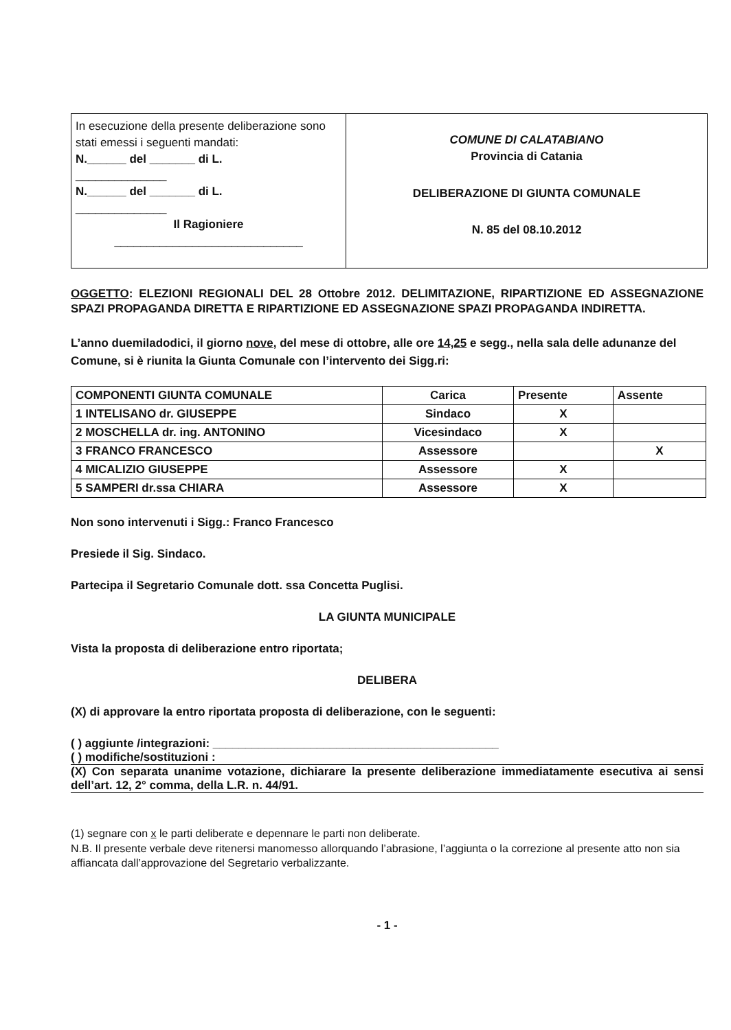In esecuzione della presente deliberazione sono stati emessi i seguenti mandati:
N.______ del _______ di L.
______________
N.______ del _______ di L.
______________
Il Ragioniere
_____________________________
COMUNE DI CALATABIANO
Provincia di Catania
DELIBERAZIONE DI GIUNTA COMUNALE
N. 85 del 08.10.2012
OGGETTO: ELEZIONI REGIONALI DEL 28 Ottobre 2012. DELIMITAZIONE, RIPARTIZIONE ED ASSEGNAZIONE SPAZI PROPAGANDA DIRETTA E RIPARTIZIONE ED ASSEGNAZIONE SPAZI PROPAGANDA INDIRETTA.
L’anno duemiladodici, il giorno nove, del mese di ottobre, alle ore 14,25 e segg., nella sala delle adunanze del Comune, si è riunita la Giunta Comunale con l’intervento dei Sigg.ri:
| COMPONENTI GIUNTA COMUNALE | Carica | Presente | Assente |
| --- | --- | --- | --- |
| 1 INTELISANO dr. GIUSEPPE | Sindaco | X | |
| 2 MOSCHELLA dr. ing. ANTONINO | Vicesindaco | X | |
| 3 FRANCO FRANCESCO | Assessore | | X |
| 4 MICALIZIO GIUSEPPE | Assessore | X | |
| 5 SAMPERI dr.ssa CHIARA | Assessore | X | |
Non sono intervenuti i Sigg.: Franco Francesco
Presiede il Sig. Sindaco.
Partecipa il Segretario Comunale dott. ssa Concetta Puglisi.
LA GIUNTA MUNICIPALE
Vista la proposta di deliberazione entro riportata;
DELIBERA
(X) di approvare la entro riportata proposta di deliberazione, con le seguenti:
( ) aggiunte /integrazioni: ____________________________________________
( ) modifiche/sostituzioni :
(X) Con separata unanime votazione, dichiarare la presente deliberazione immediatamente esecutiva ai sensi dell’art. 12, 2° comma, della L.R. n. 44/91.
(1) segnare con x le parti deliberate e depennare le parti non deliberate.
N.B. Il presente verbale deve ritenersi manomesso allorquando l’abrasione, l’aggiunta o la correzione al presente atto non sia affiancata dall’approvazione del Segretario verbalizzante.
- 1 -